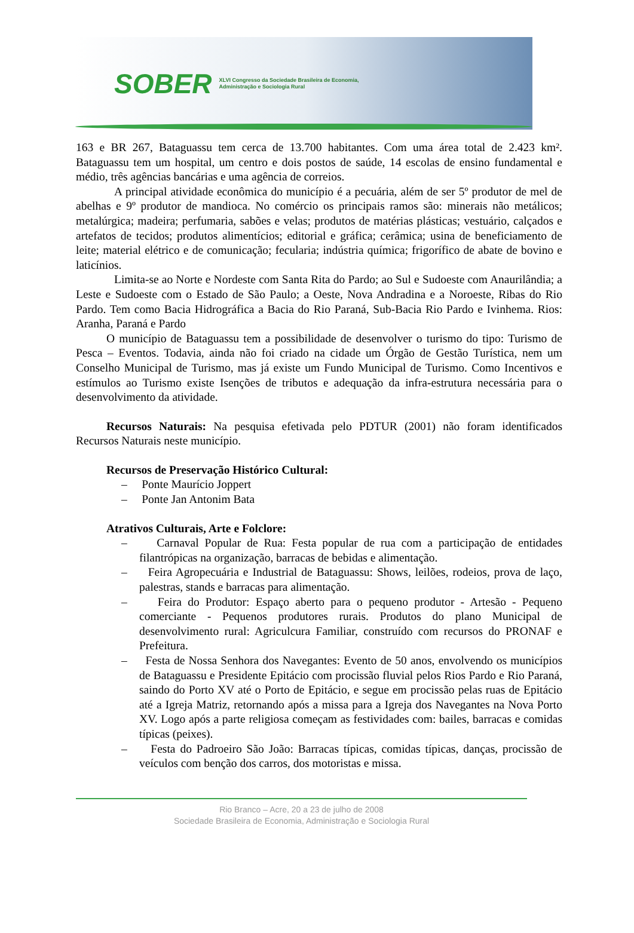SOBER XLVI Congresso da Sociedade Brasileira de Economia,
Administração e Sociologia Rural
163 e BR 267, Bataguassu tem cerca de 13.700 habitantes. Com uma área total de 2.423 km². Bataguassu tem um hospital, um centro e dois postos de saúde, 14 escolas de ensino fundamental e médio, três agências bancárias e uma agência de correios.
A principal atividade econômica do município é a pecuária, além de ser 5º produtor de mel de abelhas e 9º produtor de mandioca. No comércio os principais ramos são: minerais não metálicos; metalúrgica; madeira; perfumaria, sabões e velas; produtos de matérias plásticas; vestuário, calçados e artefatos de tecidos; produtos alimentícios; editorial e gráfica; cerâmica; usina de beneficiamento de leite; material elétrico e de comunicação; fecularia; indústria química; frigorífico de abate de bovino e laticínios.
Limita-se ao Norte e Nordeste com Santa Rita do Pardo; ao Sul e Sudoeste com Anaurilândia; a Leste e Sudoeste com o Estado de São Paulo; a Oeste, Nova Andradina e a Noroeste, Ribas do Rio Pardo. Tem como Bacia Hidrográfica a Bacia do Rio Paraná, Sub-Bacia Rio Pardo e Ivinhema. Rios: Aranha, Paraná e Pardo
O município de Bataguassu tem a possibilidade de desenvolver o turismo do tipo: Turismo de Pesca – Eventos. Todavia, ainda não foi criado na cidade um Órgão de Gestão Turística, nem um Conselho Municipal de Turismo, mas já existe um Fundo Municipal de Turismo. Como Incentivos e estímulos ao Turismo existe Isenções de tributos e adequação da infra-estrutura necessária para o desenvolvimento da atividade.
Recursos Naturais: Na pesquisa efetivada pelo PDTUR (2001) não foram identificados Recursos Naturais neste município.
Recursos de Preservação Histórico Cultural:
– Ponte Maurício Joppert
– Ponte Jan Antonim Bata
Atrativos Culturais, Arte e Folclore:
– Carnaval Popular de Rua: Festa popular de rua com a participação de entidades filantrópicas na organização, barracas de bebidas e alimentação.
– Feira Agropecuária e Industrial de Bataguassu: Shows, leilões, rodeios, prova de laço, palestras, stands e barracas para alimentação.
– Feira do Produtor: Espaço aberto para o pequeno produtor - Artesão - Pequeno comerciante - Pequenos produtores rurais. Produtos do plano Municipal de desenvolvimento rural: Agriculcura Familiar, construído com recursos do PRONAF e Prefeitura.
– Festa de Nossa Senhora dos Navegantes: Evento de 50 anos, envolvendo os municípios de Bataguassu e Presidente Epitácio com procissão fluvial pelos Rios Pardo e Rio Paraná, saindo do Porto XV até o Porto de Epitácio, e segue em procissão pelas ruas de Epitácio até a Igreja Matriz, retornando após a missa para a Igreja dos Navegantes na Nova Porto XV. Logo após a parte religiosa começam as festividades com: bailes, barracas e comidas típicas (peixes).
– Festa do Padroeiro São João: Barracas típicas, comidas típicas, danças, procissão de veículos com benção dos carros, dos motoristas e missa.
Rio Branco – Acre, 20 a 23 de julho de 2008
Sociedade Brasileira de Economia, Administração e Sociologia Rural